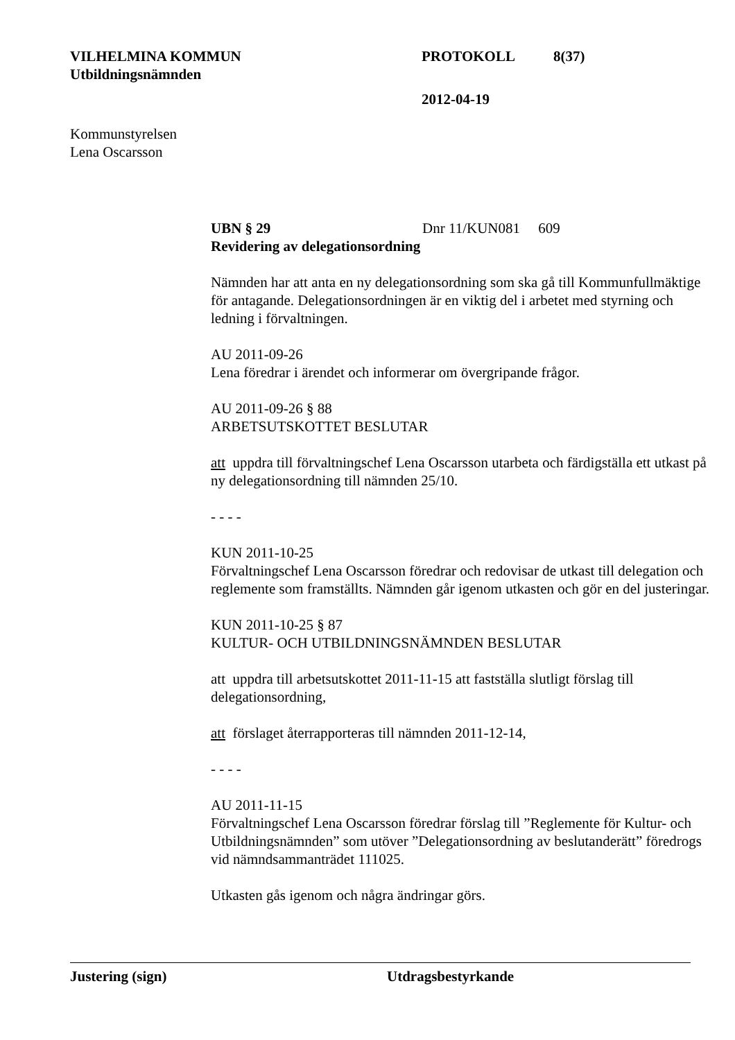VILHELMINA KOMMUN PROTOKOLL 8(37)
Utbildningsnämnden
2012-04-19
Kommunstyrelsen
Lena Oscarsson
UBN § 29 Dnr 11/KUN081 609
Revidering av delegationsordning
Nämnden har att anta en ny delegationsordning som ska gå till Kommunfullmäktige för antagande. Delegationsordningen är en viktig del i arbetet med styrning och ledning i förvaltningen.
AU 2011-09-26
Lena föredrar i ärendet och informerar om övergripande frågor.
AU 2011-09-26 § 88
ARBETSUTSKOTTET BESLUTAR
att uppdra till förvaltningschef Lena Oscarsson utarbeta och färdigställa ett utkast på ny delegationsordning till nämnden 25/10.
- - - -
KUN 2011-10-25
Förvaltningschef Lena Oscarsson föredrar och redovisar de utkast till delegation och reglemente som framställts. Nämnden går igenom utkasten och gör en del justeringar.
KUN 2011-10-25 § 87
KULTUR- OCH UTBILDNINGSNÄMNDEN BESLUTAR
att uppdra till arbetsutskottet 2011-11-15 att fastställa slutligt förslag till delegationsordning,
att förslaget återrapporteras till nämnden 2011-12-14,
- - - -
AU 2011-11-15
Förvaltningschef Lena Oscarsson föredrar förslag till ”Reglemente för Kultur- och Utbildningsnämnden” som utöver ”Delegationsordning av beslutanderätt” föredrogs vid nämndsammanträdet 111025.
Utkasten gås igenom och några ändringar görs.
Justering (sign) Utdragsbestyrkande